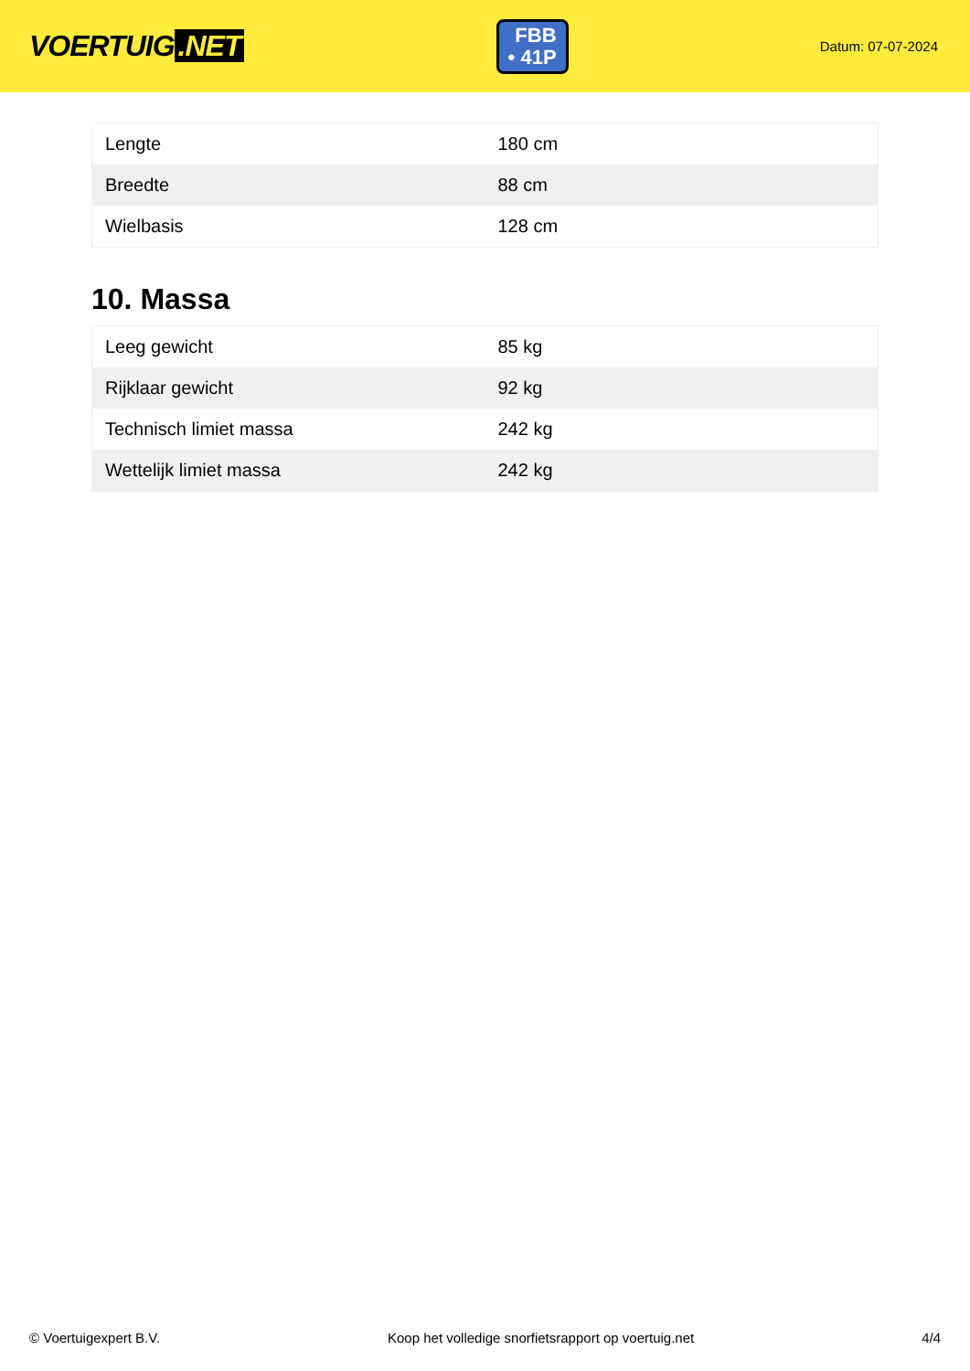VOERTUIG.NET
FBB
• 41P
Datum: 07-07-2024
| Lengte | 180 cm |
| Breedte | 88 cm |
| Wielbasis | 128 cm |
10. Massa
| Leeg gewicht | 85 kg |
| Rijklaar gewicht | 92 kg |
| Technisch limiet massa | 242 kg |
| Wettelijk limiet massa | 242 kg |
© Voertuigexpert B.V. Koop het volledige snorfietsrapport op voertuig.net 4/4